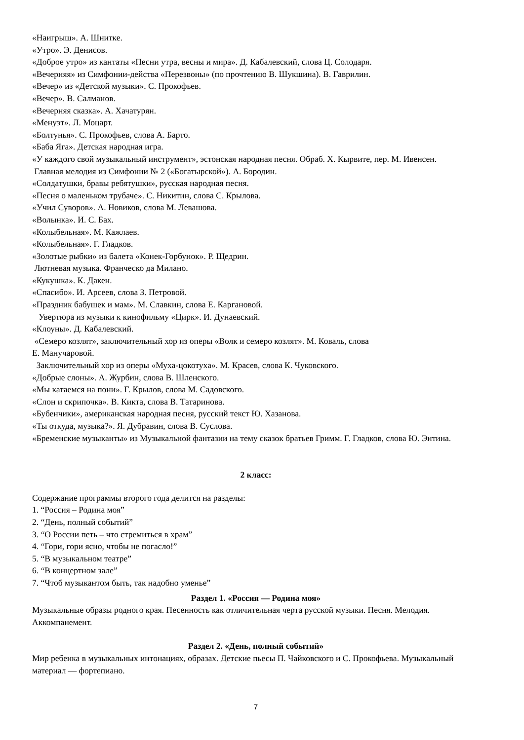«Наигрыш». А. Шнитке.
«Утро». Э. Денисов.
«Доброе утро» из кантаты «Песни утра, весны и мира». Д. Кабалевский, слова Ц. Солодаря.
«Вечерняя» из Симфонии-действа «Перезвоны» (по прочтению В. Шукшина). В. Гаврилин.
«Вечер» из «Детской музыки». С. Прокофьев.
«Вечер». В. Салманов.
«Вечерняя сказка». А. Хачатурян.
«Менуэт». Л. Моцарт.
«Болтунья». С. Прокофьев, слова А. Барто.
«Баба Яга». Детская народная игра.
«У каждого свой музыкальный инструмент», эстонская народная песня. Обраб. X. Кырвите, пер. М. Ивенсен.
Главная мелодия из Симфонии № 2 («Богатырской»). А. Бородин.
«Солдатушки, бравы ребятушки», русская народная песня.
«Песня о маленьком трубаче». С. Никитин, слова С. Крылова.
«Учил Суворов». А. Новиков, слова М. Левашова.
«Волынка». И. С. Бах.
«Колыбельная». М. Кажлаев.
«Колыбельная». Г. Гладков.
«Золотые рыбки» из балета «Конек-Горбунок». Р. Щедрин.
Лютневая музыка. Франческо да Милано.
«Кукушка». К. Дакен.
«Спасибо». И. Арсеев, слова З. Петровой.
«Праздник бабушек и мам». М. Славкин, слова Е. Каргановой.
Увертюра из музыки к кинофильму «Цирк». И. Дунаевский.
«Клоуны». Д. Кабалевский.
«Семеро козлят», заключительный хор из оперы «Волк и семеро козлят». М. Коваль, слова
Е. Манучаровой.
Заключительный хор из оперы «Муха-цокотуха». М. Красев, слова К. Чуковского.
«Добрые слоны». А. Журбин, слова В. Шленского.
«Мы катаемся на пони». Г. Крылов, слова М. Садовского.
«Слон и скрипочка». В. Кикта, слова В. Татаринова.
«Бубенчики», американская народная песня, русский текст Ю. Хазанова.
«Ты откуда, музыка?». Я. Дубравин, слова В. Суслова.
«Бременские музыканты» из Музыкальной фантазии на тему сказок братьев Гримм. Г. Гладков, слова Ю. Энтина.
2 класс:
Содержание программы второго года делится на разделы:
1. “Россия – Родина моя”
2. “День, полный событий”
3. “О России петь – что стремиться в храм”
4. “Гори, гори ясно, чтобы не погасло!”
5. “В музыкальном театре”
6. “В концертном зале”
7. “Чтоб музыкантом быть, так надобно уменье”
Раздел 1. «Россия — Родина моя»
Музыкальные образы родного края. Песенность как отличительная черта русской музыки. Песня. Мелодия. Аккомпанемент.
Раздел 2. «День, полный событий»
Мир ребенка в музыкальных интонациях, образах. Детские пьесы П. Чайковского и С. Прокофьева. Музыкальный материал — фортепиано.
7